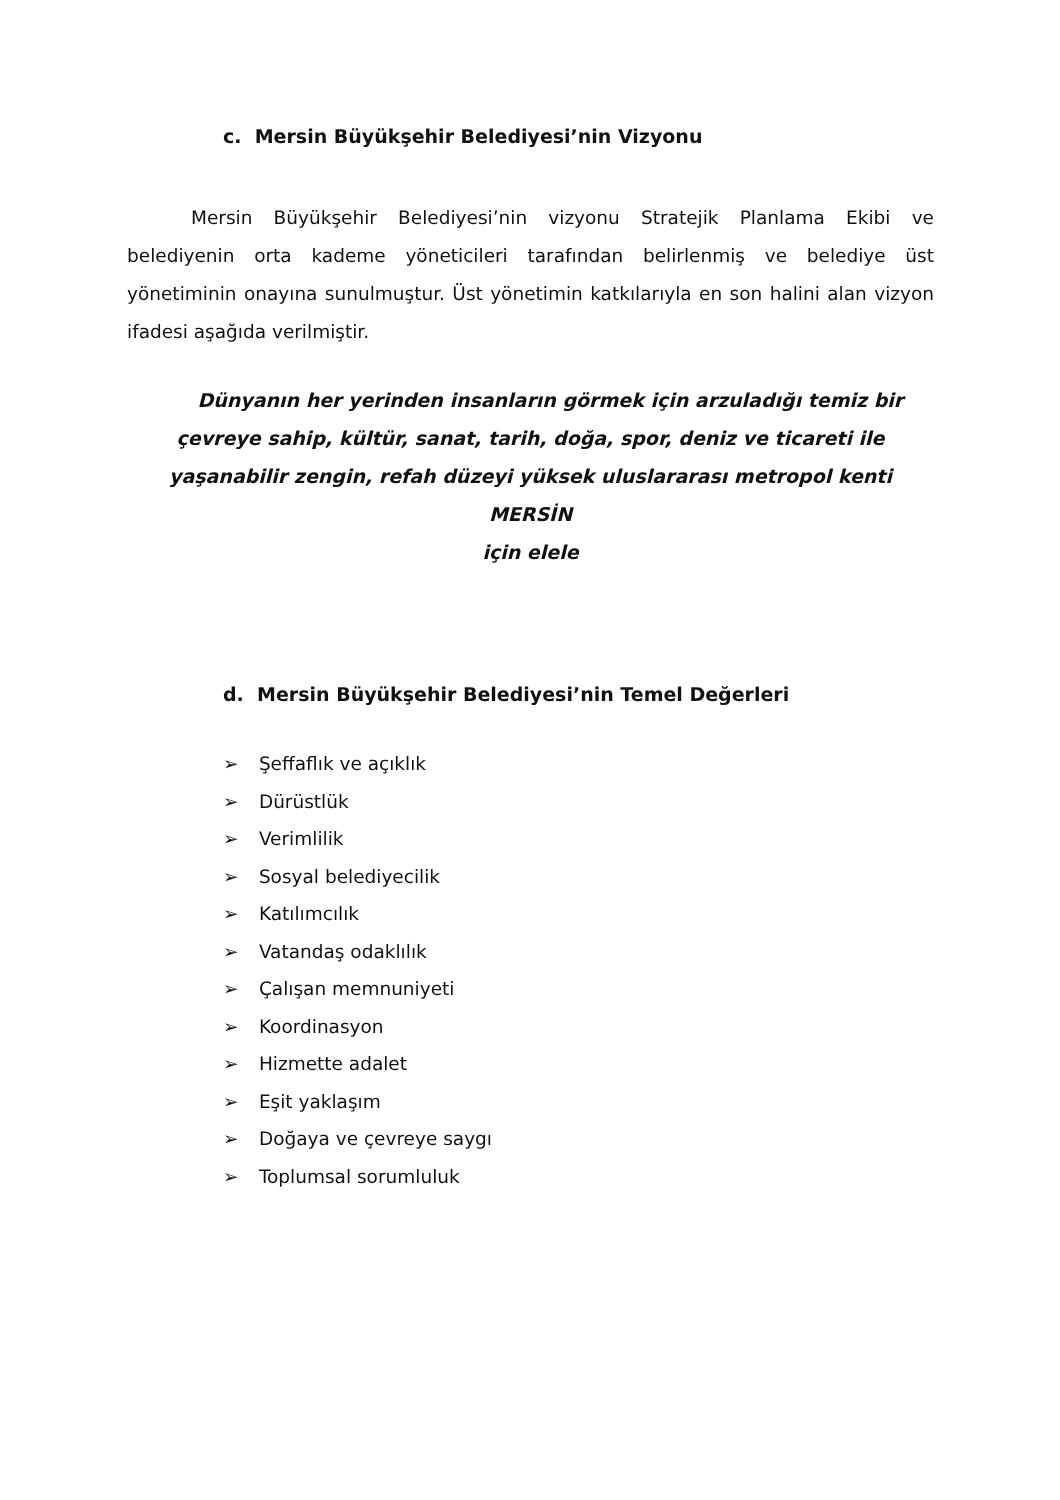c. Mersin Büyükşehir Belediyesi’nin Vizyonu
Mersin Büyükşehir Belediyesi’nin vizyonu Stratejik Planlama Ekibi ve belediyenin orta kademe yöneticileri tarafından belirlenmiş ve belediye üst yönetiminin onayına sunulmuştur. Üst yönetimin katkılarıyla en son halini alan vizyon ifadesi aşağıda verilmiştir.
Dünyanın her yerinden insanların görmek için arzuladığı temiz bir
çevreye sahip, kültür, sanat, tarih, doğa, spor, deniz ve ticareti ile
yaşanabilir zengin, refah düzeyi yüksek uluslararası metropol kenti MERSİN
için elele
d. Mersin Büyükşehir Belediyesi’nin Temel Değerleri
➢ Şeffaflık ve açıklık
➢ Dürüstlük
➢ Verimlilik
➢ Sosyal belediyecilik
➢ Katılımcılık
➢ Vatandaş odaklılık
➢ Çalışan memnuniyeti
➢ Koordinasyon
➢ Hizmette adalet
➢ Eşit yaklaşım
➢ Doğaya ve çevreye saygı
➢ Toplumsal sorumluluk